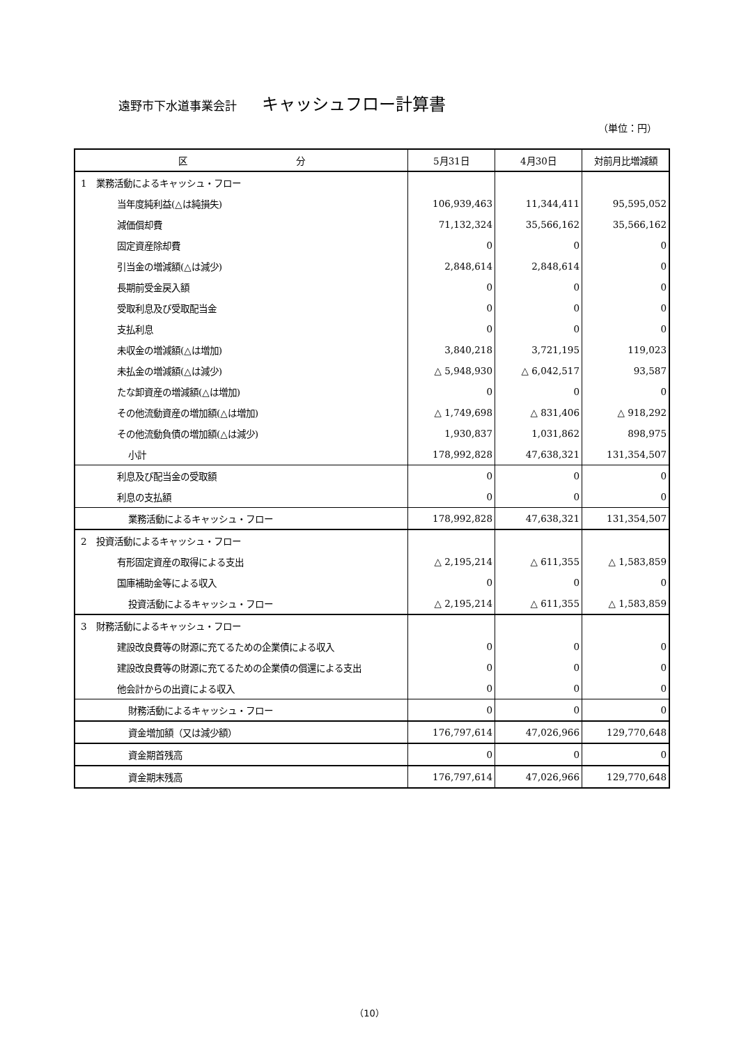遠野市下水道事業会計 キャッシュフロー計算書
（単位：円）
| 区 分 | 5月31日 | 4月30日 | 対前月比増減額 |
| --- | --- | --- | --- |
| 1 業務活動によるキャッシュ・フロー | | | |
| 当年度純利益(△は純損失) | 106,939,463 | 11,344,411 | 95,595,052 |
| 減価償却費 | 71,132,324 | 35,566,162 | 35,566,162 |
| 固定資産除却費 | 0 | 0 | 0 |
| 引当金の増減額(△は減少) | 2,848,614 | 2,848,614 | 0 |
| 長期前受金戻入額 | 0 | 0 | 0 |
| 受取利息及び受取配当金 | 0 | 0 | 0 |
| 支払利息 | 0 | 0 | 0 |
| 未収金の増減額(△は増加) | 3,840,218 | 3,721,195 | 119,023 |
| 未払金の増減額(△は減少) | △ 5,948,930 | △ 6,042,517 | 93,587 |
| たな卸資産の増減額(△は増加) | 0 | 0 | 0 |
| その他流動資産の増加額(△は増加) | △ 1,749,698 | △ 831,406 | △ 918,292 |
| その他流動負債の増加額(△は減少) | 1,930,837 | 1,031,862 | 898,975 |
| 小計 | 178,992,828 | 47,638,321 | 131,354,507 |
| 利息及び配当金の受取額 | 0 | 0 | 0 |
| 利息の支払額 | 0 | 0 | 0 |
| 業務活動によるキャッシュ・フロー | 178,992,828 | 47,638,321 | 131,354,507 |
| 2 投資活動によるキャッシュ・フロー | | | |
| 有形固定資産の取得による支出 | △ 2,195,214 | △ 611,355 | △ 1,583,859 |
| 国庫補助金等による収入 | 0 | 0 | 0 |
| 投資活動によるキャッシュ・フロー | △ 2,195,214 | △ 611,355 | △ 1,583,859 |
| 3 財務活動によるキャッシュ・フロー | | | |
| 建設改良費等の財源に充てるための企業債による収入 | 0 | 0 | 0 |
| 建設改良費等の財源に充てるための企業債の償還による支出 | 0 | 0 | 0 |
| 他会計からの出資による収入 | 0 | 0 | 0 |
| 財務活動によるキャッシュ・フロー | 0 | 0 | 0 |
| 資金増加額（又は減少額） | 176,797,614 | 47,026,966 | 129,770,648 |
| 資金期首残高 | 0 | 0 | 0 |
| 資金期末残高 | 176,797,614 | 47,026,966 | 129,770,648 |
（10）